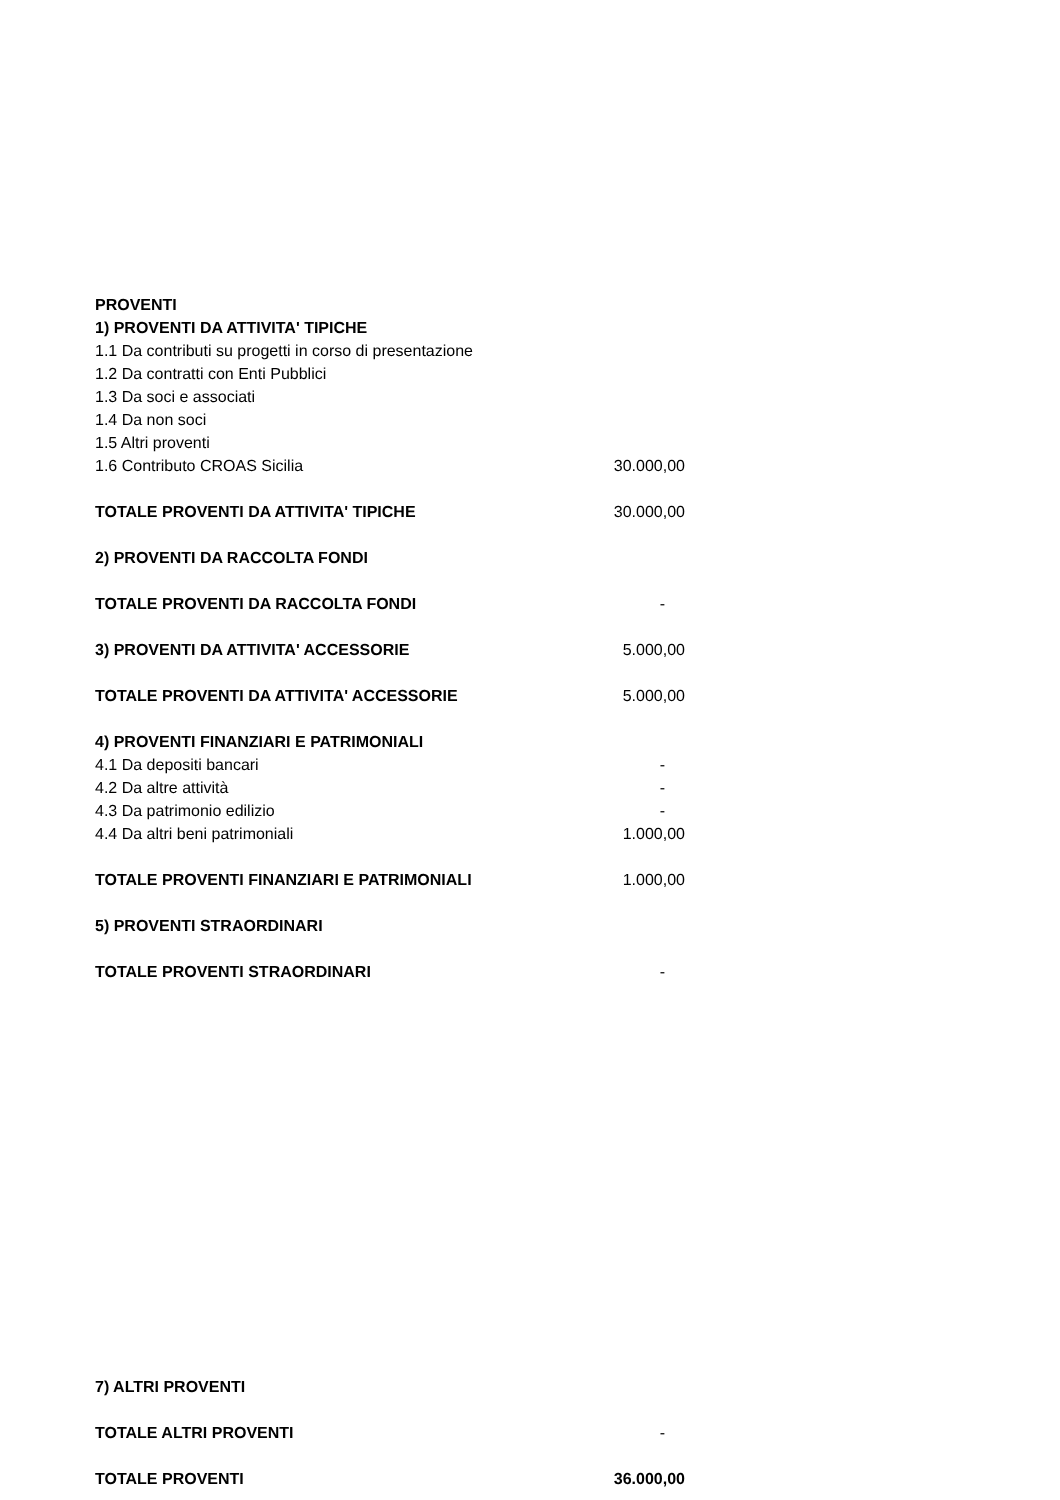| PROVENTI | |
| 1) PROVENTI DA ATTIVITA' TIPICHE | |
| 1.1 Da contributi su progetti in corso di presentazione | |
| 1.2 Da contratti con Enti Pubblici | |
| 1.3 Da soci e associati | |
| 1.4 Da non soci | |
| 1.5 Altri proventi | |
| 1.6 Contributo CROAS Sicilia | 30.000,00 |
| TOTALE PROVENTI DA ATTIVITA' TIPICHE | 30.000,00 |
| 2) PROVENTI DA RACCOLTA FONDI | |
| TOTALE PROVENTI DA RACCOLTA FONDI | - |
| 3) PROVENTI DA ATTIVITA' ACCESSORIE | 5.000,00 |
| TOTALE PROVENTI DA ATTIVITA' ACCESSORIE | 5.000,00 |
| 4) PROVENTI FINANZIARI E PATRIMONIALI | |
| 4.1 Da depositi bancari | - |
| 4.2 Da altre attività | - |
| 4.3 Da patrimonio edilizio | - |
| 4.4 Da altri beni patrimoniali | 1.000,00 |
| TOTALE PROVENTI FINANZIARI E PATRIMONIALI | 1.000,00 |
| 5) PROVENTI STRAORDINARI | |
| TOTALE PROVENTI STRAORDINARI | - |
| 7) ALTRI PROVENTI | |
| TOTALE ALTRI PROVENTI | - |
| TOTALE PROVENTI | 36.000,00 |